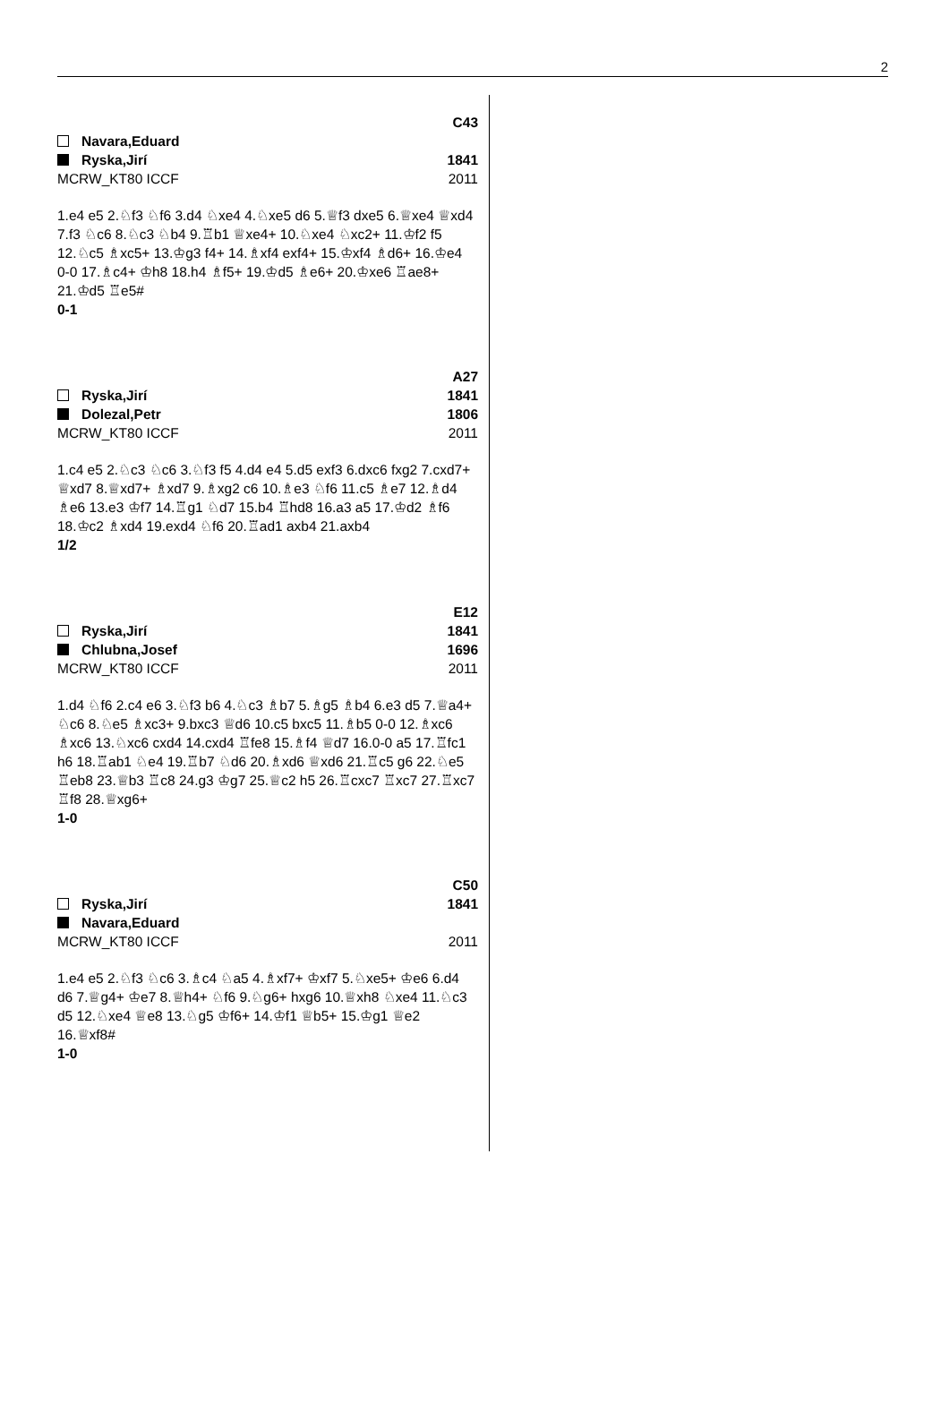2
C43
Navara,Eduard
Ryska,Jirí 1841
MCRW_KT80 ICCF 2011
1.e4 e5 2.♘f3 ♘f6 3.d4 ♘xe4 4.♘xe5 d6 5.♕f3 dxe5 6.♕xe4 ♕xd4 7.f3 ♘c6 8.♘c3 ♘b4 9.♖b1 ♕xe4+ 10.♘xe4 ♘xc2+ 11.♔f2 f5 12.♘c5 ♗xc5+ 13.♔g3 f4+ 14.♗xf4 exf4+ 15.♔xf4 ♗d6+ 16.♔e4 0-0 17.♗c4+ ♔h8 18.h4 ♗f5+ 19.♔d5 ♗e6+ 20.♔xe6 ♖ae8+ 21.♔d5 ♖e5#
0-1
A27
Ryska,Jirí 1841
Dolezal,Petr 1806
MCRW_KT80 ICCF 2011
1.c4 e5 2.♘c3 ♘c6 3.♘f3 f5 4.d4 e4 5.d5 exf3 6.dxc6 fxg2 7.cxd7+ ♕xd7 8.♕xd7+ ♗xd7 9.♗xg2 c6 10.♗e3 ♘f6 11.c5 ♗e7 12.♗d4 ♗e6 13.e3 ♔f7 14.♖g1 ♘d7 15.b4 ♖hd8 16.a3 a5 17.♔d2 ♗f6 18.♔c2 ♗xd4 19.exd4 ♘f6 20.♖ad1 axb4 21.axb4
1/2
E12
Ryska,Jirí 1841
Chlubna,Josef 1696
MCRW_KT80 ICCF 2011
1.d4 ♘f6 2.c4 e6 3.♘f3 b6 4.♘c3 ♗b7 5.♗g5 ♗b4 6.e3 d5 7.♕a4+ ♘c6 8.♘e5 ♗xc3+ 9.bxc3 ♕d6 10.c5 bxc5 11.♗b5 0-0 12.♗xc6 ♗xc6 13.♘xc6 cxd4 14.cxd4 ♖fe8 15.♗f4 ♕d7 16.0-0 a5 17.♖fc1 h6 18.♖ab1 ♘e4 19.♖b7 ♘d6 20.♗xd6 ♕xd6 21.♖c5 g6 22.♘e5 ♖eb8 23.♕b3 ♖c8 24.g3 ♔g7 25.♕c2 h5 26.♖cxc7 ♖xc7 27.♖xc7 ♖f8 28.♕xg6+
1-0
C50
Ryska,Jirí 1841
Navara,Eduard
MCRW_KT80 ICCF 2011
1.e4 e5 2.♘f3 ♘c6 3.♗c4 ♘a5 4.♗xf7+ ♔xf7 5.♘xe5+ ♔e6 6.d4 d6 7.♕g4+ ♔e7 8.♕h4+ ♘f6 9.♘g6+ hxg6 10.♕xh8 ♘xe4 11.♘c3 d5 12.♘xe4 ♕e8 13.♘g5 ♔f6+ 14.♔f1 ♕b5+ 15.♔g1 ♕e2 16.♕xf8#
1-0